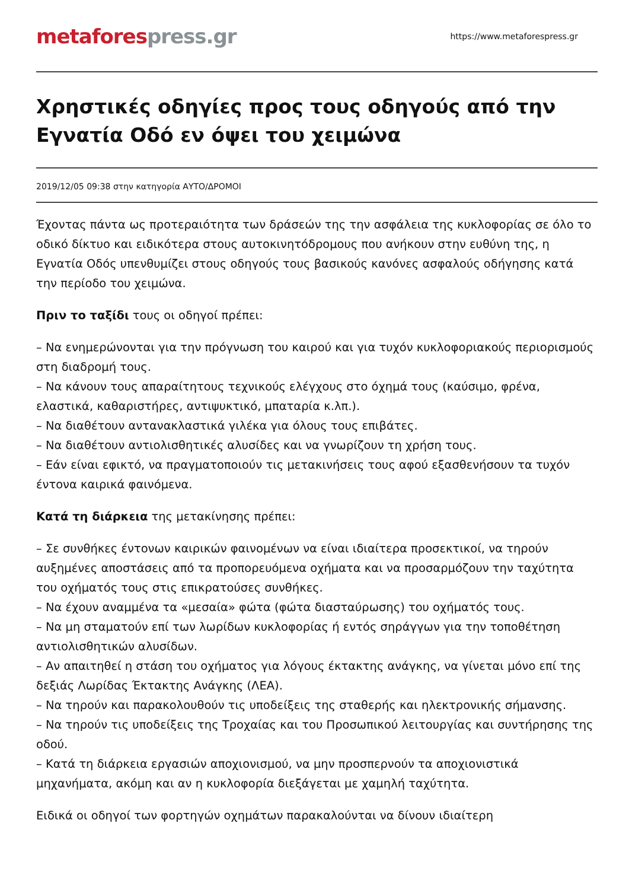metafores press.gr
https://www.metaforespress.gr
Χρηστικές οδηγίες προς τους οδηγούς από την Εγνατία Οδό εν όψει του χειμώνα
2019/12/05 09:38 στην κατηγορία ΑΥΤΟ/ΔΡΟΜΟΙ
Έχοντας πάντα ως προτεραιότητα των δράσεών της την ασφάλεια της κυκλοφορίας σε όλο το οδικό δίκτυο και ειδικότερα στους αυτοκινητόδρομους που ανήκουν στην ευθύνη της, η Εγνατία Οδός υπενθυμίζει στους οδηγούς τους βασικούς κανόνες ασφαλούς οδήγησης κατά την περίοδο του χειμώνα.
Πριν το ταξίδι τους οι οδηγοί πρέπει:
– Να ενημερώνονται για την πρόγνωση του καιρού και για τυχόν κυκλοφοριακούς περιορισμούς στη διαδρομή τους.
– Να κάνουν τους απαραίτητους τεχνικούς ελέγχους στο όχημά τους (καύσιμο, φρένα, ελαστικά, καθαριστήρες, αντιψυκτικό, μπαταρία κ.λπ.).
– Να διαθέτουν αντανακλαστικά γιλέκα για όλους τους επιβάτες.
– Να διαθέτουν αντιολισθητικές αλυσίδες και να γνωρίζουν τη χρήση τους.
– Εάν είναι εφικτό, να πραγματοποιούν τις μετακινήσεις τους αφού εξασθενήσουν τα τυχόν έντονα καιρικά φαινόμενα.
Κατά τη διάρκεια της μετακίνησης πρέπει:
– Σε συνθήκες έντονων καιρικών φαινομένων να είναι ιδιαίτερα προσεκτικοί, να τηρούν αυξημένες αποστάσεις από τα προπορευόμενα οχήματα και να προσαρμόζουν την ταχύτητα του οχήματός τους στις επικρατούσες συνθήκες.
– Να έχουν αναμμένα τα «μεσαία» φώτα (φώτα διασταύρωσης) του οχήματός τους.
– Να μη σταματούν επί των λωρίδων κυκλοφορίας ή εντός σηράγγων για την τοποθέτηση αντιολισθητικών αλυσίδων.
– Αν απαιτηθεί η στάση του οχήματος για λόγους έκτακτης ανάγκης, να γίνεται μόνο επί της δεξιάς Λωρίδας Έκτακτης Ανάγκης (ΛΕΑ).
– Να τηρούν και παρακολουθούν τις υποδείξεις της σταθερής και ηλεκτρονικής σήμανσης.
– Να τηρούν τις υποδείξεις της Τροχαίας και του Προσωπικού λειτουργίας και συντήρησης της οδού.
– Κατά τη διάρκεια εργασιών αποχιονισμού, να μην προσπερνούν τα αποχιονιστικά μηχανήματα, ακόμη και αν η κυκλοφορία διεξάγεται με χαμηλή ταχύτητα.
Ειδικά οι οδηγοί των φορτηγών οχημάτων παρακαλούνται να δίνουν ιδιαίτερη